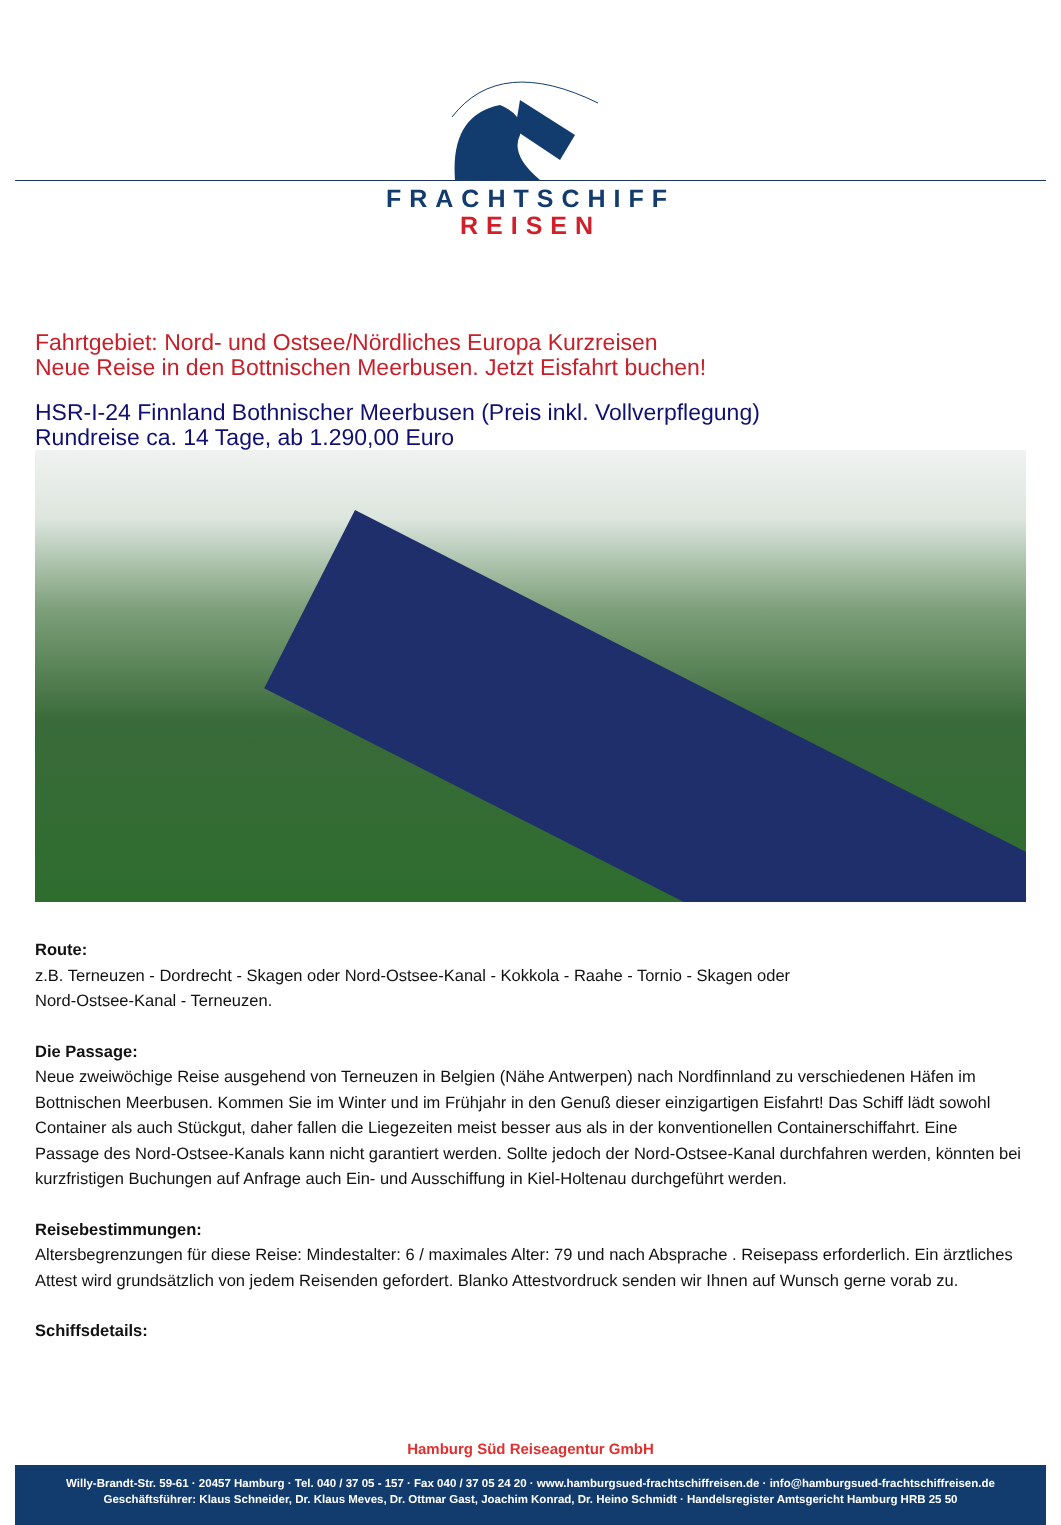FRACHTSCHIFF
REISEN
Fahrtgebiet: Nord- und Ostsee/Nördliches Europa Kurzreisen
Neue Reise in den Bottnischen Meerbusen. Jetzt Eisfahrt buchen!
HSR-I-24 Finnland Bothnischer Meerbusen (Preis inkl. Vollverpflegung)
Rundreise ca. 14 Tage, ab 1.290,00 Euro
Route:
z.B. Terneuzen - Dordrecht - Skagen oder Nord-Ostsee-Kanal - Kokkola - Raahe - Tornio - Skagen oder
Nord-Ostsee-Kanal - Terneuzen.
Die Passage:
Neue zweiwöchige Reise ausgehend von Terneuzen in Belgien (Nähe Antwerpen) nach Nordfinnland zu verschiedenen Häfen im Bottnischen Meerbusen. Kommen Sie im Winter und im Frühjahr in den Genuß dieser einzigartigen Eisfahrt! Das Schiff lädt sowohl Container als auch Stückgut, daher fallen die Liegezeiten meist besser aus als in der konventionellen Containerschiffahrt. Eine Passage des Nord-Ostsee-Kanals kann nicht garantiert werden. Sollte jedoch der Nord-Ostsee-Kanal durchfahren werden, könnten bei kurzfristigen Buchungen auf Anfrage auch Ein- und Ausschiffung in Kiel-Holtenau durchgeführt werden.
Reisebestimmungen:
Altersbegrenzungen für diese Reise: Mindestalter: 6 / maximales Alter: 79 und nach Absprache . Reisepass erforderlich. Ein ärztliches Attest wird grundsätzlich von jedem Reisenden gefordert. Blanko Attestvordruck senden wir Ihnen auf Wunsch gerne vorab zu.
Schiffsdetails:
Hamburg Süd Reiseagentur GmbH
Willy-Brandt-Str. 59-61 · 20457 Hamburg · Tel. 040 / 37 05 - 157 · Fax 040 / 37 05 24 20 · www.hamburgsued-frachtschiffreisen.de · info@hamburgsued-frachtschiffreisen.de
Geschäftsführer: Klaus Schneider, Dr. Klaus Meves, Dr. Ottmar Gast, Joachim Konrad, Dr. Heino Schmidt · Handelsregister Amtsgericht Hamburg HRB 25 50